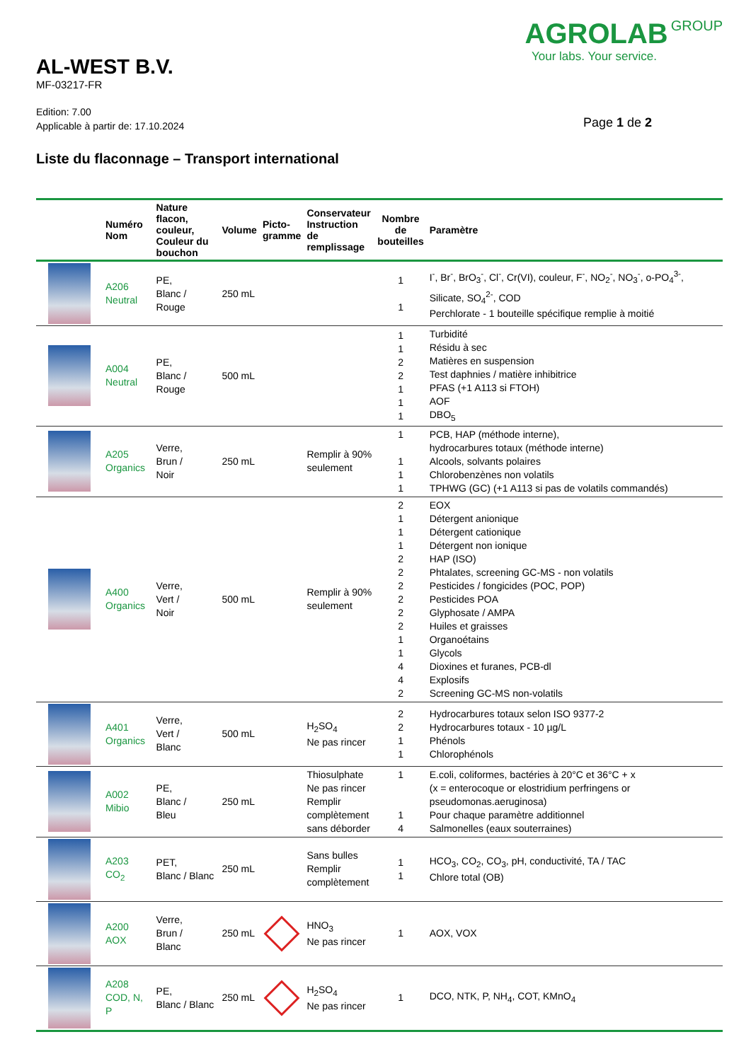AL-WEST B.V.
MF-03217-FR
AGROLAB GROUP
Your labs. Your service.
Edition: 7.00
Applicable à partir de: 17.10.2024
Page 1 de 2
Liste du flaconnage – Transport international
| | Numéro Nom | Nature flacon, couleur, Couleur du bouchon | Volume | Picto- gramme | Conservateur Instruction de remplissage | Nombre de bouteilles | Paramètre |
| --- | --- | --- | --- | --- | --- | --- | --- |
| | A206 Neutral | PE, Blanc / Rouge | 250 mL | | | 1 1 | I<sup>-</sup>, Br<sup>-</sup>, BrO<sub>3</sub><sup>-</sup>, Cl<sup>-</sup>, Cr(VI), couleur, F<sup>-</sup>, NO<sub>2</sub><sup>-</sup>, NO<sub>3</sub><sup>-</sup>, o-PO<sub>4</sub><sup>3-</sup>, Silicate, SO<sub>4</sub><sup>2-</sup>, COD Perchlorate - 1 bouteille spécifique remplie à moitié |
| | A004 Neutral | PE, Blanc / Rouge | 500 mL | | | 1 1 2 2 1 1 1 | Turbidité Résidu à sec Matières en suspension Test daphnies / matière inhibitrice PFAS (+1 A113 si FTOH) AOF DBO<sub>5</sub> |
| | A205 Organics | Verre, Brun / Noir | 250 mL | | Remplir à 90% seulement | 1 1 1 1 | PCB, HAP (méthode interne), hydrocarbures totaux (méthode interne) Alcools, solvants polaires Chlorobenzènes non volatils TPHWG (GC) (+1 A113 si pas de volatils commandés) |
| | A400 Organics | Verre, Vert / Noir | 500 mL | | Remplir à 90% seulement | 2 1 1 1 2 2 2 2 2 2 1 1 4 4 2 | EOX Détergent anionique Détergent cationique Détergent non ionique HAP (ISO) Phtalates, screening GC-MS - non volatils Pesticides / fongicides (POC, POP) Pesticides POA Glyphosate / AMPA Huiles et graisses Organoétains Glycols Dioxines et furanes, PCB-dl Explosifs Screening GC-MS non-volatils |
| | A401 Organics | Verre, Vert / Blanc | 500 mL | | H<sub>2</sub>SO<sub>4</sub> Ne pas rincer | 2 2 1 1 | Hydrocarbures totaux selon ISO 9377-2 Hydrocarbures totaux - 10 µg/L Phénols Chlorophénols |
| | A002 Mibio | PE, Blanc / Bleu | 250 mL | | Thiosulphate Ne pas rincer Remplir complètement sans déborder | 1 1 4 | E.coli, coliformes, bactéries à 20°C et 36°C + x (x = enterocoque or elostridium perfringens or pseudomonas.aeruginosa) Pour chaque paramètre additionnel Salmonelles (eaux souterraines) |
| | A203 CO<sub>2</sub> | PET, Blanc / Blanc | 250 mL | | Sans bulles Remplir complètement | 1 1 | HCO<sub>3</sub>, CO<sub>2</sub>, CO<sub>3</sub>, pH, conductivité, TA / TAC Chlore total (OB) |
| | A200 AOX | Verre, Brun / Blanc | 250 mL | | HNO<sub>3</sub> Ne pas rincer | 1 | AOX, VOX |
| | A208 COD, N, P | PE, Blanc / Blanc | 250 mL | | H<sub>2</sub>SO<sub>4</sub> Ne pas rincer | 1 | DCO, NTK, P, NH<sub>4</sub>, COT, KMnO<sub>4</sub> |